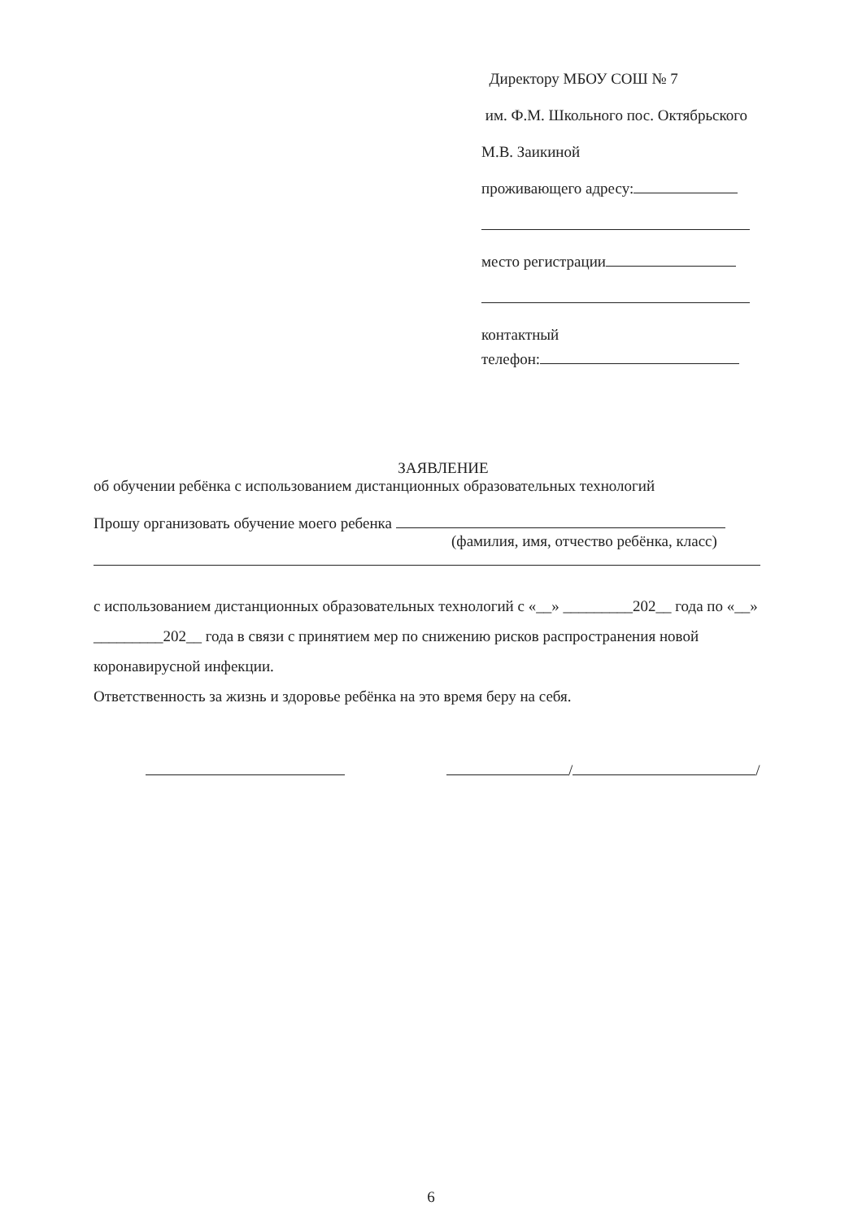Директору МБОУ СОШ № 7
им. Ф.М. Школьного пос. Октябрьского
М.В. Заикиной
проживающего адресу:
место регистрации
контактный
телефон:
ЗАЯВЛЕНИЕ
об обучении ребёнка с использованием дистанционных образовательных технологий
Прошу организовать обучение моего ребенка
(фамилия, имя, отчество ребёнка, класс)
с использованием дистанционных образовательных технологий с «__» _________202__ года по «__» _________202__ года в связи с принятием мер по снижению рисков распространения новой коронавирусной инфекции.
Ответственность за жизнь и здоровье ребёнка на это время беру на себя.
/ /
6